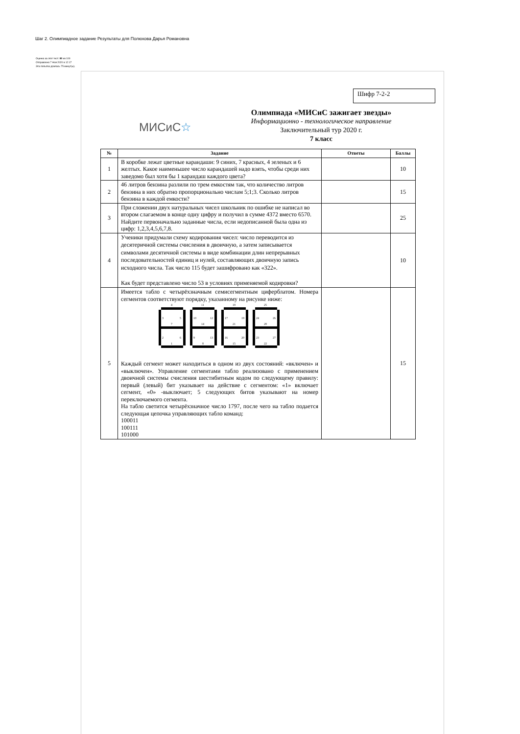Шаг 2. Олимпиадное задание Результаты для Полюхова Дарья Романовна
Оценка за этот тест: 80 из 100
Отправлено 7 Ноя 2020 в 12:17
Эта попытка длилась 75 минут(ы).
Шифр 7-2-2
МИСиС☆
Олимпиада «МИСиС зажигает звезды»
Информационно - технологическое направление
Заключительный тур 2020 г.
7 класс
| № | Задание | Ответы | Баллы |
| --- | --- | --- | --- |
| 1 | В коробке лежат цветные карандаши: 9 синих, 7 красных, 4 зеленых и 6 желтых. Какое наименьшее число карандашей надо взять, чтобы среди них заведомо был хотя бы 1 карандаш каждого цвета? | | 10 |
| 2 | 46 литров бензина разлили по трем емкостям так, что количество литров бензина в них обратно пропорционально числам 5;1;3. Сколько литров бензина в каждой емкости? | | 15 |
| 3 | При сложении двух натуральных чисел школьник по ошибке не написал во втором слагаемом в конце одну цифру и получил в сумме 4372 вместо 6570. Найдите первоначально заданные числа, если недописанной была одна из цифр: 1,2,3,4,5,6,7,8. | | 25 |
| 4 | Ученики придумали схему кодирования чисел: число переводится из десятеричной системы счисления в двоичную, а затем записывается символами десятичной системы в виде комбинации длин непрерывных последовательностей единиц и нулей, составляющих двоичную запись исходного числа. Так число 115 будет зашифровано как «322». Как будет представлено число 53 в условиях применяемой кодировки? | | 10 |
| 5 | Имеется табло с четырёхзначным семисегментным циферблатом. Номера сегментов соответствуют порядку, указанному на рисунке ниже: 4 3 5 7 2 6 1 11 10 12 14 9 13 8 18 17 19 21 16 20 15 25 24 26 28 23 27 22 Каждый сегмент может находиться в одном из двух состояний: «включен» и «выключен». Управление сегментами табло реализовано с применением двоичной системы счисления шестибитным кодом по следующему правилу: первый (левый) бит указывает на действие с сегментом: «1» включает сегмент, «0» -выключает; 5 следующих битов указывают на номер переключаемого сегмента. На табло светится четырёхзначное число 1797, после чего на табло подается следующая цепочка управляющих табло команд: 100011 100111 101000 | | 15 |